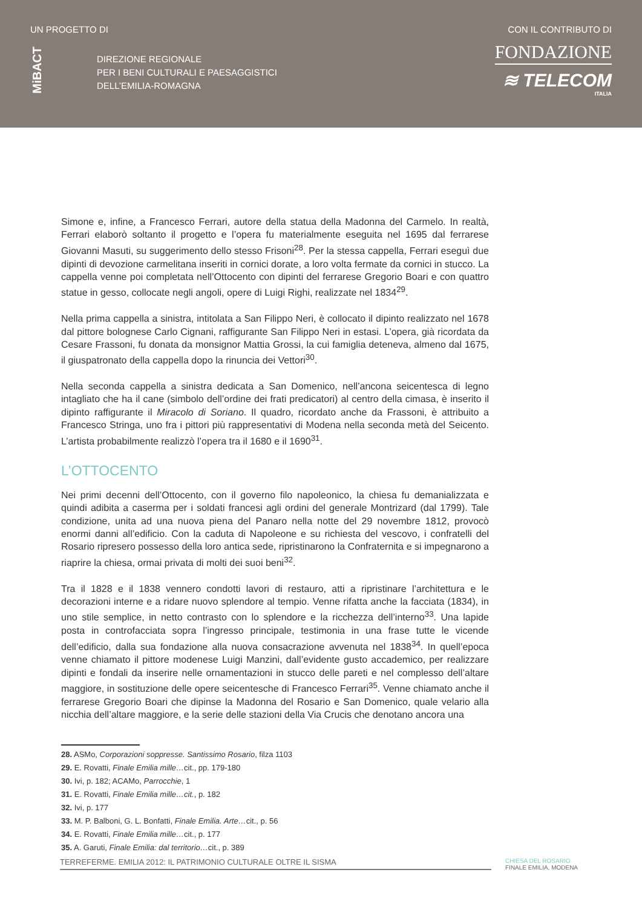UN PROGETTO DI
MiBACT
DIREZIONE REGIONALE
PER I BENI CULTURALI E PAESAGGISTICI
DELL’EMILIA-ROMAGNA
CON IL CONTRIBUTO DI
FONDAZIONE
≋ TELECOM
ITALIA
Simone e, infine, a Francesco Ferrari, autore della statua della Madonna del Carmelo. In realtà, Ferrari elaborò soltanto il progetto e l’opera fu materialmente eseguita nel 1695 dal ferrarese Giovanni Masuti, su suggerimento dello stesso Frisoni<sup>28</sup>. Per la stessa cappella, Ferrari eseguì due dipinti di devozione carmelitana inseriti in cornici dorate, a loro volta fermate da cornici in stucco. La cappella venne poi completata nell’Ottocento con dipinti del ferrarese Gregorio Boari e con quattro statue in gesso, collocate negli angoli, opere di Luigi Righi, realizzate nel 1834<sup>29</sup>.
Nella prima cappella a sinistra, intitolata a San Filippo Neri, è collocato il dipinto realizzato nel 1678 dal pittore bolognese Carlo Cignani, raffigurante San Filippo Neri in estasi. L’opera, già ricordata da Cesare Frassoni, fu donata da monsignor Mattia Grossi, la cui famiglia deteneva, almeno dal 1675, il giuspatronato della cappella dopo la rinuncia dei Vettori<sup>30</sup>.
Nella seconda cappella a sinistra dedicata a San Domenico, nell’ancona seicentesca di legno intagliato che ha il cane (simbolo dell’ordine dei frati predicatori) al centro della cimasa, è inserito il dipinto raffigurante il Miracolo di Soriano. Il quadro, ricordato anche da Frassoni, è attribuito a Francesco Stringa, uno fra i pittori più rappresentativi di Modena nella seconda metà del Seicento. L’artista probabilmente realizzò l’opera tra il 1680 e il 1690<sup>31</sup>.
L’OTTOCENTO
Nei primi decenni dell’Ottocento, con il governo filo napoleonico, la chiesa fu demanializzata e quindi adibita a caserma per i soldati francesi agli ordini del generale Montrizard (dal 1799). Tale condizione, unita ad una nuova piena del Panaro nella notte del 29 novembre 1812, provocò enormi danni all’edificio. Con la caduta di Napoleone e su richiesta del vescovo, i confratelli del Rosario ripresero possesso della loro antica sede, ripristinarono la Confraternita e si impegnarono a riaprire la chiesa, ormai privata di molti dei suoi beni<sup>32</sup>.
Tra il 1828 e il 1838 vennero condotti lavori di restauro, atti a ripristinare l’architettura e le decorazioni interne e a ridare nuovo splendore al tempio. Venne rifatta anche la facciata (1834), in uno stile semplice, in netto contrasto con lo splendore e la ricchezza dell’interno<sup>33</sup>. Una lapide posta in controfacciata sopra l’ingresso principale, testimonia in una frase tutte le vicende dell’edificio, dalla sua fondazione alla nuova consacrazione avvenuta nel 1838<sup>34</sup>. In quell’epoca venne chiamato il pittore modenese Luigi Manzini, dall’evidente gusto accademico, per realizzare dipinti e fondali da inserire nelle ornamentazioni in stucco delle pareti e nel complesso dell’altare maggiore, in sostituzione delle opere seicentesche di Francesco Ferrari<sup>35</sup>. Venne chiamato anche il ferrarese Gregorio Boari che dipinse la Madonna del Rosario e San Domenico, quale velario alla nicchia dell’altare maggiore, e la serie delle stazioni della Via Crucis che denotano ancora una
28. ASMo, Corporazioni soppresse. Santissimo Rosario, filza 1103
29. E. Rovatti, Finale Emilia mille…cit., pp. 179-180
30. Ivi, p. 182; ACAMo, Parrocchie, 1
31. E. Rovatti, Finale Emilia mille…cit., p. 182
32. Ivi, p. 177
33. M. P. Balboni, G. L. Bonfatti, Finale Emilia. Arte…cit., p. 56
34. E. Rovatti, Finale Emilia mille…cit., p. 177
35. A. Garuti, Finale Emilia: dal territorio…cit., p. 389
TERREFERME. EMILIA 2012: IL PATRIMONIO CULTURALE OLTRE IL SISMA
CHIESA DEL ROSARIO
FINALE EMILIA, MODENA